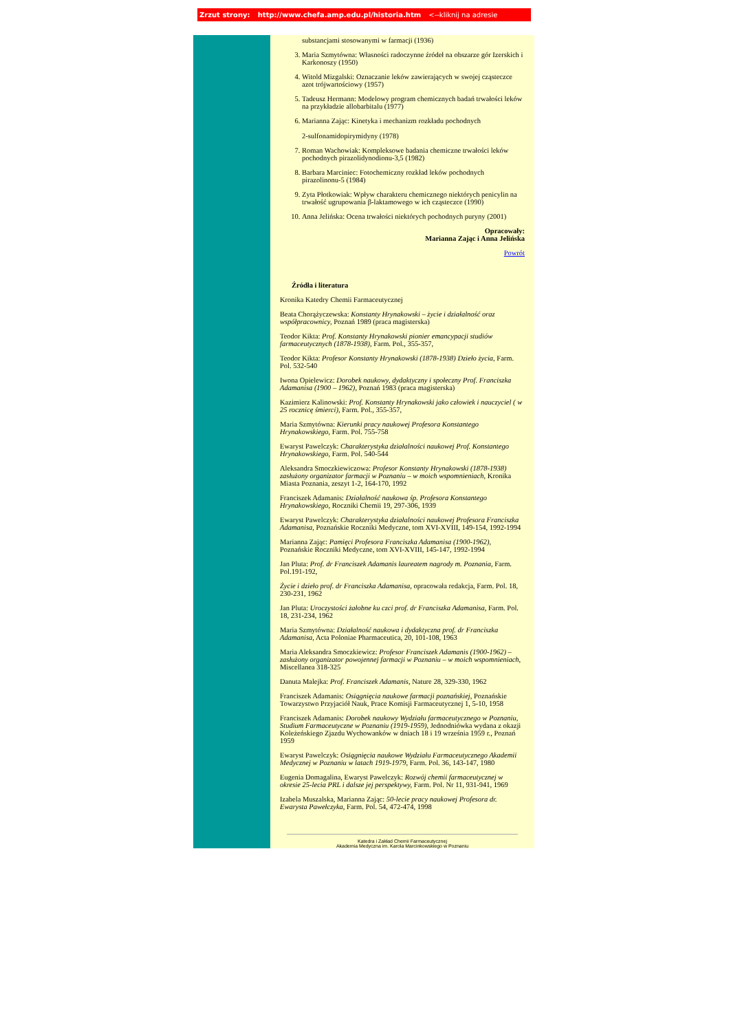Zrzut strony: http://www.chefa.amp.edu.pl/historia.htm <--kliknij na adresie
substancjami stosowanymi w farmacji (1936)
3. Maria Szmytówna: Własności radoczynne źródeł na obszarze gór Izerskich i Karkonoszy (1950)
4. Witold Mizgalski: Oznaczanie leków zawierających w swojej cząsteczce azot trójwartościowy (1957)
5. Tadeusz Hermann: Modelowy program chemicznych badań trwałości leków na przykładzie allobarbitalu (1977)
6. Marianna Zając: Kinetyka i mechanizm rozkładu pochodnych
2-sulfonamidopirymidyny (1978)
7. Roman Wachowiak: Kompleksowe badania chemiczne trwałości leków pochodnych pirazolidynodionu-3,5 (1982)
8. Barbara Marciniec: Fotochemiczny rozkład leków pochodnych pirazolinonu-5 (1984)
9. Zyta Płotkowiak: Wpływ charakteru chemicznego niektórych penicylin na trwałość ugrupowania β-laktamowego w ich cząsteczce (1990)
10. Anna Jelińska: Ocena trwałości niektórych pochodnych puryny (2001)
Opracowały:
Marianna Zając i Anna Jelińska
Powrót
Źródła i literatura
Kronika Katedry Chemii Farmaceutycznej
Beata Chorążyczewska: Konstanty Hrynakowski – życie i działalność oraz współpracownicy, Poznań 1989 (praca magisterska)
Teodor Kikta: Prof. Konstanty Hrynakowski pionier emancypacji studiów farmaceutycznych (1878-1938), Farm. Pol., 355-357,
Teodor Kikta: Profesor Konstanty Hrynakowski (1878-1938) Dzieło życia, Farm. Pol. 532-540
Iwona Opielewicz: Dorobek naukowy, dydaktyczny i społeczny Prof. Franciszka Adamanisa (1900 – 1962), Poznań 1983 (praca magisterska)
Kazimierz Kalinowski: Prof. Konstanty Hrynakowski jako człowiek i nauczyciel ( w 25 rocznicę śmierci), Farm. Pol., 355-357,
Maria Szmytówna: Kierunki pracy naukowej Profesora Konstantego Hrynakowskiego, Farm. Pol. 755-758
Ewaryst Pawelczyk: Charakterystyka działalności naukowej Prof. Konstantego Hrynakowskiego, Farm. Pol. 540-544
Aleksandra Smoczkiewiczowa: Profesor Konstanty Hrynakowski (1878-1938) zasłużony organizator farmacji w Poznaniu – w moich wspomnieniach, Kronika Miasta Poznania, zeszyt 1-2, 164-170, 1992
Franciszek Adamanis: Działalność naukowa śp. Profesora Konstantego Hrynakowskiego, Roczniki Chemii 19, 297-306, 1939
Ewaryst Pawelczyk: Charakterystyka działalności naukowej Profesora Franciszka Adamanisa, Poznańskie Roczniki Medyczne, tom XVI-XVIII, 149-154, 1992-1994
Marianna Zając: Pamięci Profesora Franciszka Adamanisa (1900-1962), Poznańskie Roczniki Medyczne, tom XVI-XVIII, 145-147, 1992-1994
Jan Pluta: Prof. dr Franciszek Adamanis laureatem nagrody m. Poznania, Farm. Pol.191-192,
Życie i dzieło prof. dr Franciszka Adamanisa, opracowała redakcja, Farm. Pol. 18, 230-231, 1962
Jan Pluta: Uroczystości żałobne ku czci prof. dr Franciszka Adamanisa, Farm. Pol. 18, 231-234, 1962
Maria Szmytówna: Działalność naukowa i dydaktyczna prof. dr Franciszka Adamanisa, Acta Poloniae Pharmaceutica, 20, 101-108, 1963
Maria Aleksandra Smoczkiewicz: Profesor Franciszek Adamanis (1900-1962) – zasłużony organizator powojennej farmacji w Poznaniu – w moich wspomnieniach, Miscellanea 318-325
Danuta Malejka: Prof. Franciszek Adamanis, Nature 28, 329-330, 1962
Franciszek Adamanis: Osiągnięcia naukowe farmacji poznańskiej, Poznańskie Towarzystwo Przyjaciół Nauk, Prace Komisji Farmaceutycznej 1, 5-10, 1958
Franciszek Adamanis: Dorobek naukowy Wydziału farmaceutycznego w Poznaniu, Studium Farmaceutyczne w Poznaniu (1919-1959), Jednodniówka wydana z okazji Koleżeńskiego Zjazdu Wychowanków w dniach 18 i 19 września 1959 r., Poznań 1959
Ewaryst Pawelczyk: Osiągnięcia naukowe Wydziału Farmaceutycznego Akademii Medycznej w Poznaniu w latach 1919-1979, Farm. Pol. 36, 143-147, 1980
Eugenia Domagalina, Ewaryst Pawelczyk: Rozwój chemii farmaceutycznej w okresie 25-lecia PRL i dalsze jej perspektywy, Farm. Pol. Nr 11, 931-941, 1969
Izabela Muszalska, Marianna Zając: 50-lecie pracy naukowej Profesora dr. Ewarysta Pawełczyka, Farm. Pol. 54, 472-474, 1998
Katedra i Zakład Chemii Farmaceutycznej
Akademia Medyczna im. Karola Marcinkowskiego w Poznaniu